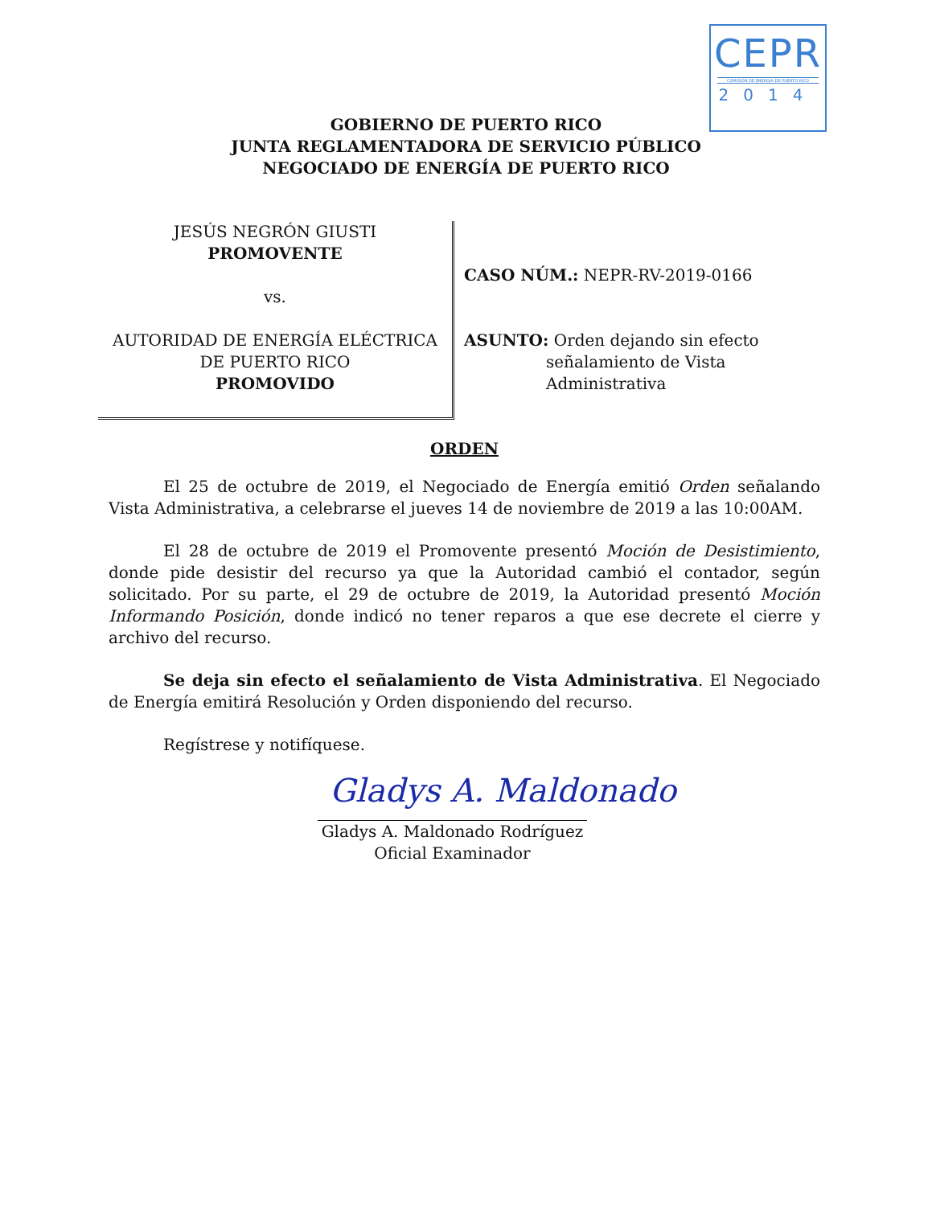CEPR
COMISIÓN DE ENERGÍA DE PUERTO RICO
2014
GOBIERNO DE PUERTO RICO
JUNTA REGLAMENTADORA DE SERVICIO PÚBLICO
NEGOCIADO DE ENERGÍA DE PUERTO RICO
JESÚS NEGRÓN GIUSTI
PROMOVENTE
vs.
AUTORIDAD DE ENERGÍA ELÉCTRICA
DE PUERTO RICO
PROMOVIDO
CASO NÚM.: NEPR-RV-2019-0166
ASUNTO: Orden dejando sin efecto
señalamiento de Vista
Administrativa
ORDEN
El 25 de octubre de 2019, el Negociado de Energía emitió Orden señalando Vista Administrativa, a celebrarse el jueves 14 de noviembre de 2019 a las 10:00AM.
El 28 de octubre de 2019 el Promovente presentó Moción de Desistimiento, donde pide desistir del recurso ya que la Autoridad cambió el contador, según solicitado. Por su parte, el 29 de octubre de 2019, la Autoridad presentó Moción Informando Posición, donde indicó no tener reparos a que ese decrete el cierre y archivo del recurso.
Se deja sin efecto el señalamiento de Vista Administrativa. El Negociado de Energía emitirá Resolución y Orden disponiendo del recurso.
Regístrese y notifíquese.
Gladys A. Maldonado
Gladys A. Maldonado Rodríguez
Oficial Examinador